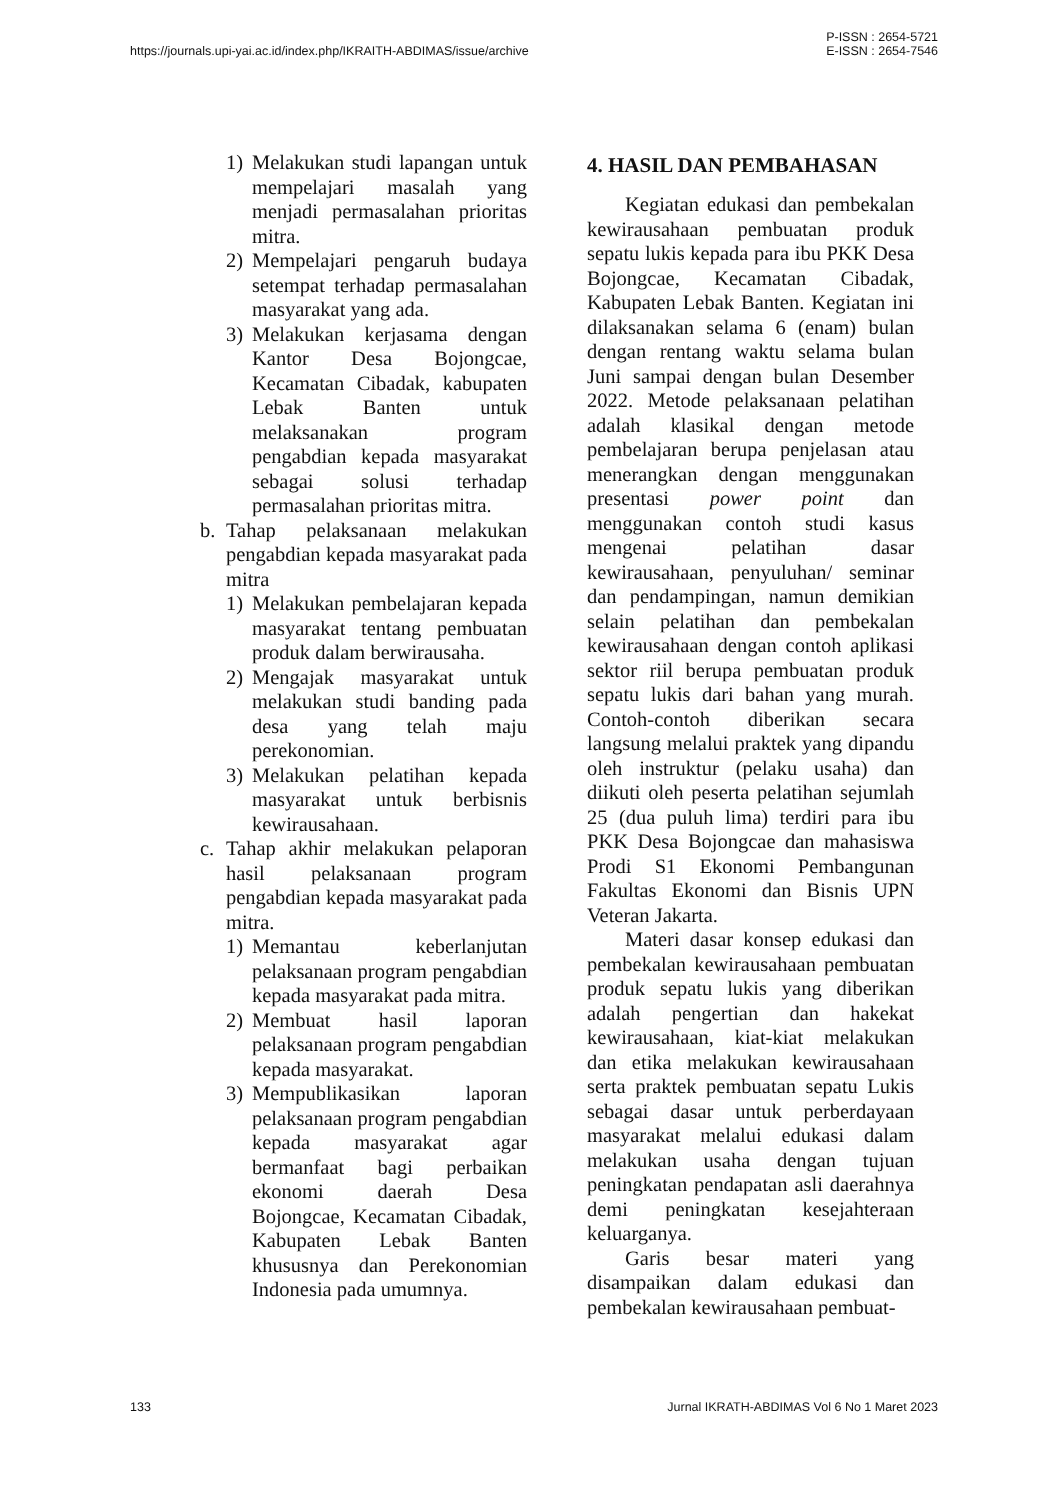https://journals.upi-yai.ac.id/index.php/IKRAITH-ABDIMAS/issue/archive
P-ISSN : 2654-5721
E-ISSN : 2654-7546
1) Melakukan studi lapangan untuk mempelajari masalah yang menjadi permasalahan prioritas mitra.
2) Mempelajari pengaruh budaya setempat terhadap permasalahan masyarakat yang ada.
3) Melakukan kerjasama dengan Kantor Desa Bojongcae, Kecamatan Cibadak, kabupaten Lebak Banten untuk melaksanakan program pengabdian kepada masyarakat sebagai solusi terhadap permasalahan prioritas mitra.
b. Tahap pelaksanaan melakukan pengabdian kepada masyarakat pada mitra
1) Melakukan pembelajaran kepada masyarakat tentang pembuatan produk dalam berwirausaha.
2) Mengajak masyarakat untuk melakukan studi banding pada desa yang telah maju perekonomian.
3) Melakukan pelatihan kepada masyarakat untuk berbisnis kewirausahaan.
c. Tahap akhir melakukan pelaporan hasil pelaksanaan program pengabdian kepada masyarakat pada mitra.
1) Memantau keberlanjutan pelaksanaan program pengabdian kepada masyarakat pada mitra.
2) Membuat hasil laporan pelaksanaan program pengabdian kepada masyarakat.
3) Mempublikasikan laporan pelaksanaan program pengabdian kepada masyarakat agar bermanfaat bagi perbaikan ekonomi daerah Desa Bojongcae, Kecamatan Cibadak, Kabupaten Lebak Banten khususnya dan Perekonomian Indonesia pada umumnya.
4. HASIL DAN PEMBAHASAN
Kegiatan edukasi dan pembekalan kewirausahaan pembuatan produk sepatu lukis kepada para ibu PKK Desa Bojongcae, Kecamatan Cibadak, Kabupaten Lebak Banten. Kegiatan ini dilaksanakan selama 6 (enam) bulan dengan rentang waktu selama bulan Juni sampai dengan bulan Desember 2022. Metode pelaksanaan pelatihan adalah klasikal dengan metode pembelajaran berupa penjelasan atau menerangkan dengan menggunakan presentasi power point dan menggunakan contoh studi kasus mengenai pelatihan dasar kewirausahaan, penyuluhan/ seminar dan pendampingan, namun demikian selain pelatihan dan pembekalan kewirausahaan dengan contoh aplikasi sektor riil berupa pembuatan produk sepatu lukis dari bahan yang murah. Contoh-contoh diberikan secara langsung melalui praktek yang dipandu oleh instruktur (pelaku usaha) dan diikuti oleh peserta pelatihan sejumlah 25 (dua puluh lima) terdiri para ibu PKK Desa Bojongcae dan mahasiswa Prodi S1 Ekonomi Pembangunan Fakultas Ekonomi dan Bisnis UPN Veteran Jakarta.
Materi dasar konsep edukasi dan pembekalan kewirausahaan pembuatan produk sepatu lukis yang diberikan adalah pengertian dan hakekat kewirausahaan, kiat-kiat melakukan dan etika melakukan kewirausahaan serta praktek pembuatan sepatu Lukis sebagai dasar untuk perberdayaan masyarakat melalui edukasi dalam melakukan usaha dengan tujuan peningkatan pendapatan asli daerahnya demi peningkatan kesejahteraan keluarganya.
Garis besar materi yang disampaikan dalam edukasi dan pembekalan kewirausahaan pembuat-
133 Jurnal IKRATH-ABDIMAS Vol 6 No 1 Maret 2023